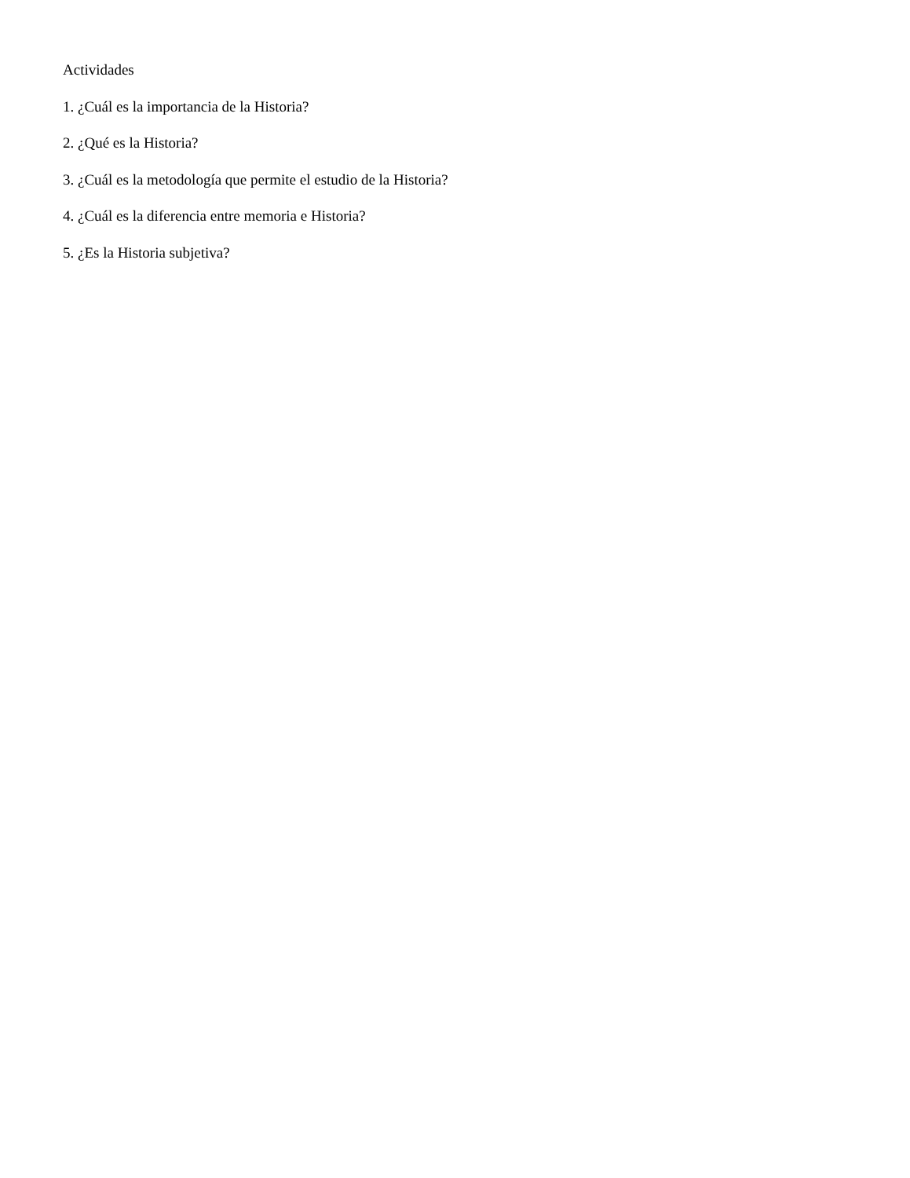Actividades
1. ¿Cuál es la importancia de la Historia?
2. ¿Qué es la Historia?
3. ¿Cuál es la metodología que permite el estudio de la Historia?
4. ¿Cuál es la diferencia entre memoria e Historia?
5. ¿Es la Historia subjetiva?